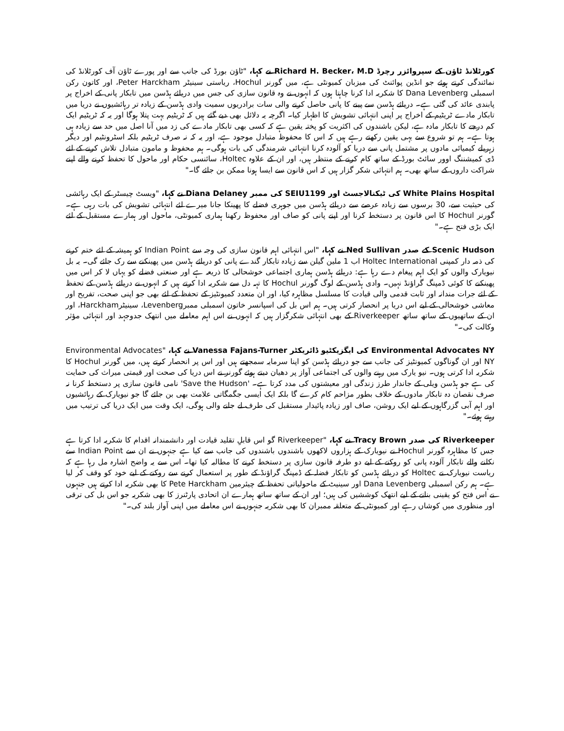کورٹلانڈ ٹاؤن کے سپروائزر رچرڈ Richard H. Becker، M.D نے کہا، "ٹاؤن بورڈ کی جانب سے اور پورے ٹاؤن آف کورٹلانڈ کی نمائندگی کرتے ہوئے جو انڈین پوائنٹ کی میزبان کمیونٹی ہے، میں گورنر Hochul، ریاستی سینیٹر Peter Harckham، اور کاتون رکن اسمبلی Dana Levenberg کا شکریہ ادا کرنا چاہتا ہوں کہ انہوں نے وہ قانون سازی کی جس میں دریائے ہڈسن میں تابکار پانی کے اخراج پر پابندی عائد کی گئی ہے۔ دریائے ہڈسن سے پینے کا پانی حاصل کرنے والی سات برادریوں سمیت وادی ہڈسن کے زیادہ تر رہائشیوں نے دریا میں تابکار مادے ٹریٹیم کے اخراج پر اپنی انتہائی تشویش کا اظہار کیا۔ اگرچہ یہ دلائل بھی دیے گئے ہیں کہ ٹریٹیم بہت پتلا ہوگا اور یہ کہ ٹریٹیم ایک کم درجے کا تابکار مادہ ہے، لیکن باشندوں کی اکثریت کو پختہ یقین ہے کہ کسی بھی تابکار مادے کی زد میں آنا اصل میں حد سے زیادہ ہی ہوتا ہے۔ ہم تو شروع سے یہی یقین رکھتے رہے ہیں کہ اس کا محفوظ متبادل موجود ہے، اور یہ کہ نہ صرف ٹریٹیم بلکہ اسٹرونٹیم اور دیگر زہریلے کیمیائی مادوں پر مشتمل پانی سے دریا کو آلودہ کرنا انتہائی شرمندگی کی بات ہوگی۔ ہم محفوظ و مامون متبادل تلاش کرنے کے لئے ڈی کمیشننگ اوور سائٹ بورڈ کے ساتھ کام کرنے کے منتظر ہیں، اور ان کے علاوہ Holtec، سائنسی حکام اور ماحول کا تحفظ کرنے والے اپنے شراکت داروں کے ساتھ بھی۔ ہم انتہائی شکر گزار ہیں کہ اس قانون سے ایسا ہونا ممکن بن جائے گا۔"
White Plains Hospital کی ٹیکنالاجسٹ اور SEIU1199 کی ممبر Diana Delaney نے کہا، "ویسٹ چیسٹر کے ایک رہائشی کی حیثیت سے، 30 برسوں سے زیادہ عرصے سے دریائے ہڈسن میں جوہری فضلے کا پھینکا جانا میرے لئے انتہائی تشویش کی بات رہی ہے۔ گورنر Hochul کا اس قانون پر دستخط کرنا اور اپنے پانی کو صاف اور محفوظ رکھنا ہماری کمیونٹی، ماحول اور ہمارے مستقبل کے لئے ایک بڑی فتح ہے۔"
Scenic Hudson کے صدر Ned Sullivan نے کہا، "اس انتہائی اہم قانون سازی کی وجہ سے Indian Point کو ہمیشہ کے لئے ختم کرنے کی ذمہ دار کمپنی Holtec International اب 1 ملین گیلن سے زیادہ تابکار گندے پانی کو دریائے ہڈسن میں پھینکنے سے رک جائے گی۔ یہ بل نیویارک والوں کو ایک اہم پیغام دے رہا ہے: دریائے ہڈسن ہماری اجتماعی خوشحالی کا ذریعہ ہے اور صنعتی فضلے کو یہاں لا کر اس میں پھینکنے کا کوئی ڈمپنگ گراؤنڈ نہیں۔ وادی ہڈسن کے لوگ گورنر Hochul کا تہہ دل سے شکریہ ادا کرتے ہیں کہ انہوں نے دریائے ہڈسن کے تحفظ کے لئے جرات مندانہ اور ثابت قدمی والی قیادت کا مسلسل مظاہرہ کیا، اور ان متعدد کمیونٹیز کے تحفظ کے لئے بھی جو اپنی صحت، تفریح اور معاشی خوشحالی کے لیے اس دریا پر انحصار کرتی ہیں۔ ہم اس بل کی اسپانسر خاتون اسمبلی ممبرLevenberg، سینیٹرHarckham، اور ان کے ساتھیوں کے ساتھ ساتھ Riverkeeper کے بھی انتہائی شکرگزار ہیں کہ انہوں نے اس اہم معاملے میں انتھک جدوجہد اور انتہائی مؤثر وکالت کی۔"
Environmental Advocates NY کی ایگزیکٹیو ڈائریکٹر Vanessa Fajans-Turner نے کہا، "Environmental Advocates NY اور ان گوناگوں کمیونٹیز کی جانب سے جو دریائے ہڈسن کو اپنا سرمایہ سمجھتے ہیں اور اس پر انحصار کرتے ہیں، میں گورنر Hochul کا شکریہ ادا کرتی ہوں۔ نیو یارک میں رہنے والوں کی اجتماعی آواز پر دھیان دیتے ہوئے گورنر نے اس دریا کی صحت اور قیمتی میراث کی حمایت کی ہے جو ہڈسن ویلی کے جاندار طرز زندگی اور معیشتوں کی مدد کرتا ہے۔ 'Save the Hudson' نامی قانون سازی پر دستخط کرنا نہ صرف نقصان دہ تابکار مادوں کے خلاف بطور مزاحم کام کرے گا بلکہ ایک ایسی جگمگاتی علامت بھی بن جائے گا جو نیویارک کے رہائشیوں اور اہم آبی گزرگاہوں کے لیے ایک روشن، صاف اور زیادہ پائیدار مستقبل کی طرف لے جانے والی ہوگی، ایک وقت میں ایک دریا کی ترتیب میں رہتے ہوئے۔"
Riverkeeper کی صدر Tracy Brown نے کہا، "Riverkeeper گو اس قابلِ تقلید قیادت اور دانشمندانہ اقدام کا شکریہ ادا کرتا ہے جس کا مظاہرہ گورنر Hochul نے نیویارک کے ہزاروں لاکھوں باشندوں باشندوں کی جانب سے کیا ہے جنہوں نے ان سے Indian Point سے نکلنے والے تابکار آلودہ پانی کو روکنے کے لیے دو طرفہ قانون سازی پر دستخط کرنے کا مطالبہ کیا تھا۔ اس سے یہ واضح اشارہ مل رہا ہے کہ ریاست نیویارک نے Holtec کو دریائے ہڈسن کو تابکار فضلہ کے ڈمپنگ گراؤنڈ کے طور پر استعمال کرنے سے روکنے کے لیے خود کو وقف کر لیا ہے۔ ہم رکن اسمبلی Dana Levenberg اور سینیٹ کے ماحولیاتی تحفظ کے چیئرمین Pete Harckham کا بھی شکریہ ادا کرتے ہیں جنہوں نے اس فتح کو یقینی بنانے کے لیے انتھک کوششیں کی ہیں؛ اور ان کے ساتھ ساتھ ہمارے ان اتحادی پارٹنرز کا بھی شکریہ جو اس بل کی ترقی اور منظوری میں کوشاں رہے اور کمیونٹی کے متعلقہ ممبران کا بھی شکریہ جنہوں نے اس معاملے میں اپنی آواز بلند کی۔"